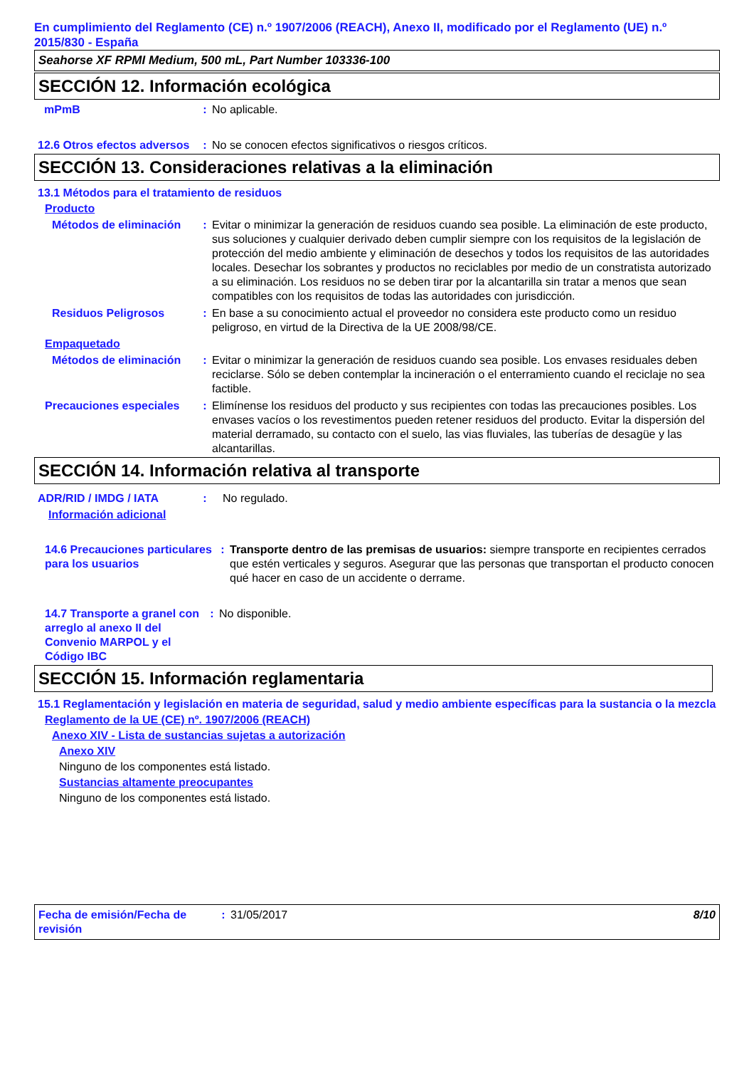En cumplimiento del Reglamento (CE) n.º 1907/2006 (REACH), Anexo II, modificado por el Reglamento (UE) n.º 2015/830 - España
Seahorse XF RPMI Medium, 500 mL, Part Number 103336-100
SECCIÓN 12. Información ecológica
mPmB : No aplicable.
12.6 Otros efectos adversos
: No se conocen efectos significativos o riesgos críticos.
SECCIÓN 13. Consideraciones relativas a la eliminación
13.1 Métodos para el tratamiento de residuos
Producto
Métodos de eliminación
: Evitar o minimizar la generación de residuos cuando sea posible. La eliminación de este producto, sus soluciones y cualquier derivado deben cumplir siempre con los requisitos de la legislación de protección del medio ambiente y eliminación de desechos y todos los requisitos de las autoridades locales. Desechar los sobrantes y productos no reciclables por medio de un constratista autorizado a su eliminación. Los residuos no se deben tirar por la alcantarilla sin tratar a menos que sean compatibles con los requisitos de todas las autoridades con jurisdicción.
Residuos Peligrosos : En base a su conocimiento actual el proveedor no considera este producto como un residuo peligroso, en virtud de la Directiva de la UE 2008/98/CE.
Empaquetado
Métodos de eliminación
: Evitar o minimizar la generación de residuos cuando sea posible. Los envases residuales deben reciclarse. Sólo se deben contemplar la incineración o el enterramiento cuando el reciclaje no sea factible.
Precauciones especiales
: Elimínense los residuos del producto y sus recipientes con todas las precauciones posibles. Los envases vacíos o los revestimentos pueden retener residuos del producto. Evitar la dispersión del material derramado, su contacto con el suelo, las vias fluviales, las tuberías de desagüe y las alcantarillas.
SECCIÓN 14. Información relativa al transporte
ADR/RID / IMDG / IATA : No regulado.
Información adicional
14.6 Precauciones particulares para los usuarios
: Transporte dentro de las premisas de usuarios: siempre transporte en recipientes cerrados que estén verticales y seguros. Asegurar que las personas que transportan el producto conocen qué hacer en caso de un accidente o derrame.
14.7 Transporte a granel con arreglo al anexo II del Convenio MARPOL y el Código IBC
: No disponible.
SECCIÓN 15. Información reglamentaria
15.1 Reglamentación y legislación en materia de seguridad, salud y medio ambiente específicas para la sustancia o la mezcla
Reglamento de la UE (CE) nº. 1907/2006 (REACH)
Anexo XIV - Lista de sustancias sujetas a autorización
Anexo XIV
Ninguno de los componentes está listado.
Sustancias altamente preocupantes
Ninguno de los componentes está listado.
Fecha de emisión/Fecha de revisión
: 31/05/2017 8/10